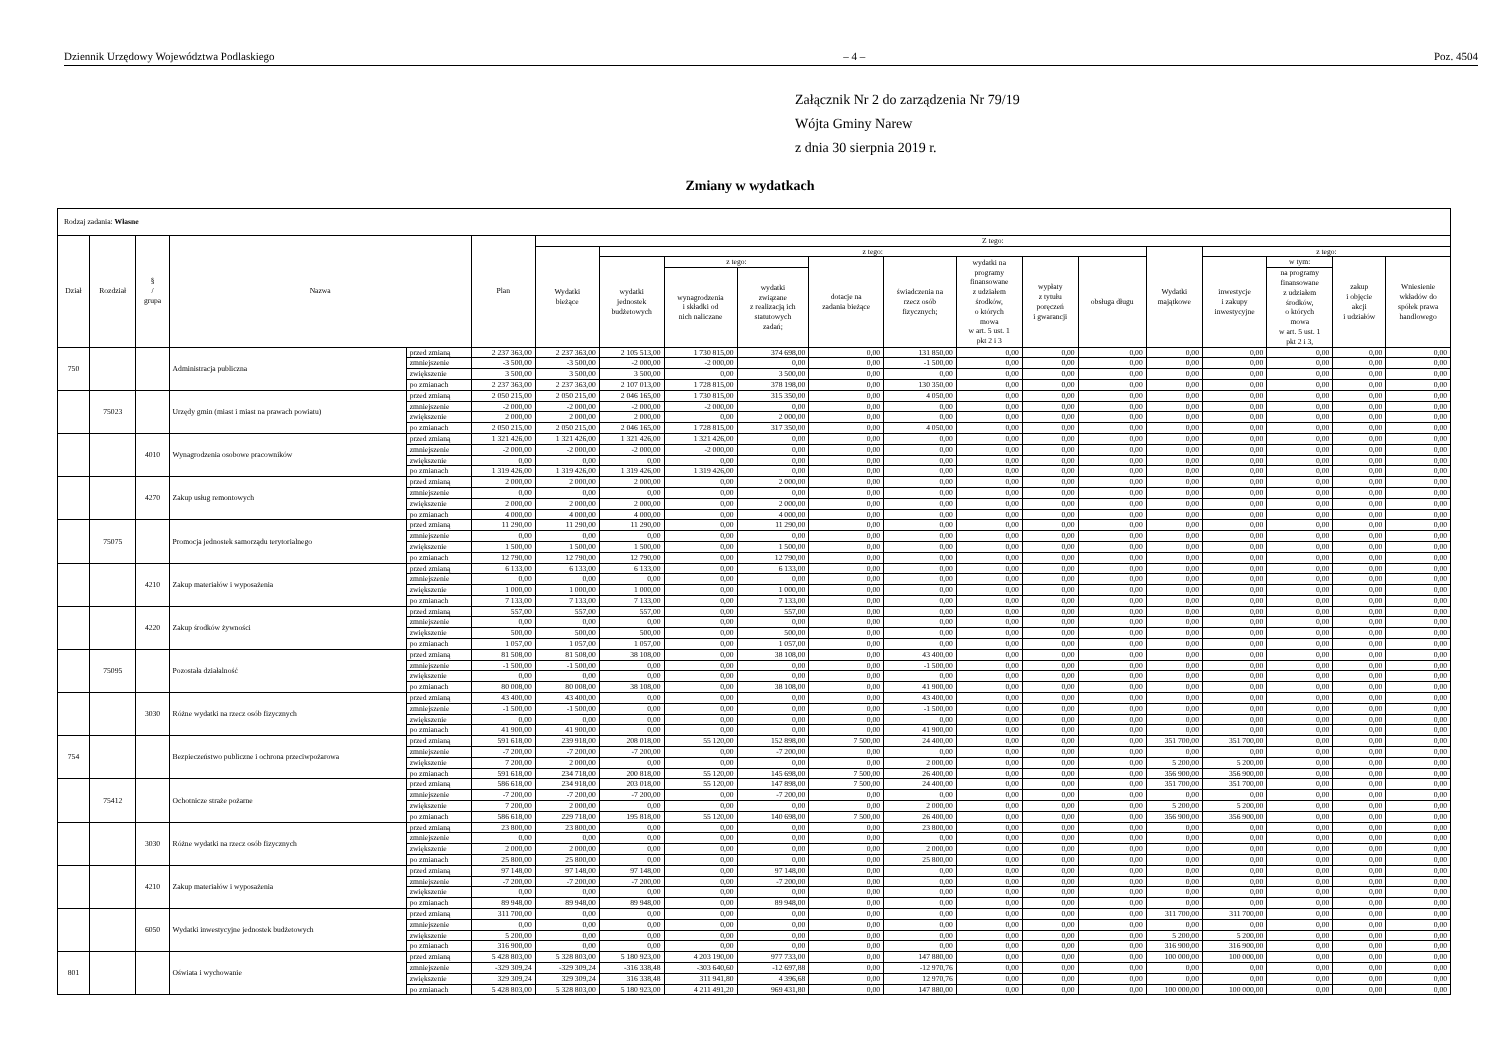Dziennik Urzędowy Województwa Podlaskiego – 4 – Poz. 4504
Załącznik Nr 2 do zarządzenia Nr 79/19
Wójta Gminy Narew
z dnia 30 sierpnia 2019 r.
Zmiany w wydatkach
| Rodzaj zadania: Własne | | | | | | | | | | | | | | | | | | | |
| Dział | Rozdział | § / grupa | Nazwa | | Plan | Z tego: | | | | | | | | | | | | | |
| | | | | | | Wydatki bieżące | z tego: | | | | | | | | Wydatki majątkowe | z tego: | | | |
| | | | | | | | wydatki jednostek budżetowych | z tego: | | dotacje na zadania bieżące | świadczenia na rzecz osób fizycznych; | wydatki na programy finansowane z udziałem środków, o których mowa w art. 5 ust. 1 pkt 2 i 3 | wypłaty z tytułu poręczeń i gwarancji | obsługa długu | | inwestycje i zakupy inwestycyjne | w tym: | zakup i objęcie akcji i udziałów | Wniesienie wkładów do spółek prawa handlowego |
| | | | | | | | | wynagrodzenia i składki od nich naliczane | wydatki związane z realizacją ich statutowych zadań; | | | | | | | | na programy finansowane z udziałem środków, o których mowa w art. 5 ust. 1 pkt 2 i 3, | | |
| 750 | | | Administracja publiczna | przed zmianą | 2 237 363,00 | 2 237 363,00 | 2 105 513,00 | 1 730 815,00 | 374 698,00 | 0,00 | 131 850,00 | 0,00 | 0,00 | 0,00 | 0,00 | 0,00 | 0,00 | 0,00 | 0,00 |
| | | | | zmniejszenie | -3 500,00 | -3 500,00 | -2 000,00 | -2 000,00 | 0,00 | 0,00 | -1 500,00 | 0,00 | 0,00 | 0,00 | 0,00 | 0,00 | 0,00 | 0,00 | 0,00 |
| | | | | zwiększenie | 3 500,00 | 3 500,00 | 3 500,00 | 0,00 | 3 500,00 | 0,00 | 0,00 | 0,00 | 0,00 | 0,00 | 0,00 | 0,00 | 0,00 | 0,00 | 0,00 |
| | | | | po zmianach | 2 237 363,00 | 2 237 363,00 | 2 107 013,00 | 1 728 815,00 | 378 198,00 | 0,00 | 130 350,00 | 0,00 | 0,00 | 0,00 | 0,00 | 0,00 | 0,00 | 0,00 | 0,00 |
| | 75023 | | Urzędy gmin (miast i miast na prawach powiatu) | przed zmianą | 2 050 215,00 | 2 050 215,00 | 2 046 165,00 | 1 730 815,00 | 315 350,00 | 0,00 | 4 050,00 | 0,00 | 0,00 | 0,00 | 0,00 | 0,00 | 0,00 | 0,00 | 0,00 |
| | | | | zmniejszenie | -2 000,00 | -2 000,00 | -2 000,00 | -2 000,00 | 0,00 | 0,00 | 0,00 | 0,00 | 0,00 | 0,00 | 0,00 | 0,00 | 0,00 | 0,00 | 0,00 |
| | | | | zwiększenie | 2 000,00 | 2 000,00 | 2 000,00 | 0,00 | 2 000,00 | 0,00 | 0,00 | 0,00 | 0,00 | 0,00 | 0,00 | 0,00 | 0,00 | 0,00 | 0,00 |
| | | | | po zmianach | 2 050 215,00 | 2 050 215,00 | 2 046 165,00 | 1 728 815,00 | 317 350,00 | 0,00 | 4 050,00 | 0,00 | 0,00 | 0,00 | 0,00 | 0,00 | 0,00 | 0,00 | 0,00 |
| | | 4010 | Wynagrodzenia osobowe pracowników | przed zmianą | 1 321 426,00 | 1 321 426,00 | 1 321 426,00 | 1 321 426,00 | 0,00 | 0,00 | 0,00 | 0,00 | 0,00 | 0,00 | 0,00 | 0,00 | 0,00 | 0,00 | 0,00 |
| | | | | zmniejszenie | -2 000,00 | -2 000,00 | -2 000,00 | -2 000,00 | 0,00 | 0,00 | 0,00 | 0,00 | 0,00 | 0,00 | 0,00 | 0,00 | 0,00 | 0,00 | 0,00 |
| | | | | zwiększenie | 0,00 | 0,00 | 0,00 | 0,00 | 0,00 | 0,00 | 0,00 | 0,00 | 0,00 | 0,00 | 0,00 | 0,00 | 0,00 | 0,00 | 0,00 |
| | | | | po zmianach | 1 319 426,00 | 1 319 426,00 | 1 319 426,00 | 1 319 426,00 | 0,00 | 0,00 | 0,00 | 0,00 | 0,00 | 0,00 | 0,00 | 0,00 | 0,00 | 0,00 | 0,00 |
| | | 4270 | Zakup usług remontowych | przed zmianą | 2 000,00 | 2 000,00 | 2 000,00 | 0,00 | 2 000,00 | 0,00 | 0,00 | 0,00 | 0,00 | 0,00 | 0,00 | 0,00 | 0,00 | 0,00 | 0,00 |
| | | | | zmniejszenie | 0,00 | 0,00 | 0,00 | 0,00 | 0,00 | 0,00 | 0,00 | 0,00 | 0,00 | 0,00 | 0,00 | 0,00 | 0,00 | 0,00 | 0,00 |
| | | | | zwiększenie | 2 000,00 | 2 000,00 | 2 000,00 | 0,00 | 2 000,00 | 0,00 | 0,00 | 0,00 | 0,00 | 0,00 | 0,00 | 0,00 | 0,00 | 0,00 | 0,00 |
| | | | | po zmianach | 4 000,00 | 4 000,00 | 4 000,00 | 0,00 | 4 000,00 | 0,00 | 0,00 | 0,00 | 0,00 | 0,00 | 0,00 | 0,00 | 0,00 | 0,00 | 0,00 |
| | 75075 | | Promocja jednostek samorządu terytorialnego | przed zmianą | 11 290,00 | 11 290,00 | 11 290,00 | 0,00 | 11 290,00 | 0,00 | 0,00 | 0,00 | 0,00 | 0,00 | 0,00 | 0,00 | 0,00 | 0,00 | 0,00 |
| | | | | zmniejszenie | 0,00 | 0,00 | 0,00 | 0,00 | 0,00 | 0,00 | 0,00 | 0,00 | 0,00 | 0,00 | 0,00 | 0,00 | 0,00 | 0,00 | 0,00 |
| | | | | zwiększenie | 1 500,00 | 1 500,00 | 1 500,00 | 0,00 | 1 500,00 | 0,00 | 0,00 | 0,00 | 0,00 | 0,00 | 0,00 | 0,00 | 0,00 | 0,00 | 0,00 |
| | | | | po zmianach | 12 790,00 | 12 790,00 | 12 790,00 | 0,00 | 12 790,00 | 0,00 | 0,00 | 0,00 | 0,00 | 0,00 | 0,00 | 0,00 | 0,00 | 0,00 | 0,00 |
| | | 4210 | Zakup materiałów i wyposażenia | przed zmianą | 6 133,00 | 6 133,00 | 6 133,00 | 0,00 | 6 133,00 | 0,00 | 0,00 | 0,00 | 0,00 | 0,00 | 0,00 | 0,00 | 0,00 | 0,00 | 0,00 |
| | | | | zmniejszenie | 0,00 | 0,00 | 0,00 | 0,00 | 0,00 | 0,00 | 0,00 | 0,00 | 0,00 | 0,00 | 0,00 | 0,00 | 0,00 | 0,00 | 0,00 |
| | | | | zwiększenie | 1 000,00 | 1 000,00 | 1 000,00 | 0,00 | 1 000,00 | 0,00 | 0,00 | 0,00 | 0,00 | 0,00 | 0,00 | 0,00 | 0,00 | 0,00 | 0,00 |
| | | | | po zmianach | 7 133,00 | 7 133,00 | 7 133,00 | 0,00 | 7 133,00 | 0,00 | 0,00 | 0,00 | 0,00 | 0,00 | 0,00 | 0,00 | 0,00 | 0,00 | 0,00 |
| | | 4220 | Zakup środków żywności | przed zmianą | 557,00 | 557,00 | 557,00 | 0,00 | 557,00 | 0,00 | 0,00 | 0,00 | 0,00 | 0,00 | 0,00 | 0,00 | 0,00 | 0,00 | 0,00 |
| | | | | zmniejszenie | 0,00 | 0,00 | 0,00 | 0,00 | 0,00 | 0,00 | 0,00 | 0,00 | 0,00 | 0,00 | 0,00 | 0,00 | 0,00 | 0,00 | 0,00 |
| | | | | zwiększenie | 500,00 | 500,00 | 500,00 | 0,00 | 500,00 | 0,00 | 0,00 | 0,00 | 0,00 | 0,00 | 0,00 | 0,00 | 0,00 | 0,00 | 0,00 |
| | | | | po zmianach | 1 057,00 | 1 057,00 | 1 057,00 | 0,00 | 1 057,00 | 0,00 | 0,00 | 0,00 | 0,00 | 0,00 | 0,00 | 0,00 | 0,00 | 0,00 | 0,00 |
| | 75095 | | Pozostała działalność | przed zmianą | 81 508,00 | 81 508,00 | 38 108,00 | 0,00 | 38 108,00 | 0,00 | 43 400,00 | 0,00 | 0,00 | 0,00 | 0,00 | 0,00 | 0,00 | 0,00 | 0,00 |
| | | | | zmniejszenie | -1 500,00 | -1 500,00 | 0,00 | 0,00 | 0,00 | 0,00 | -1 500,00 | 0,00 | 0,00 | 0,00 | 0,00 | 0,00 | 0,00 | 0,00 | 0,00 |
| | | | | zwiększenie | 0,00 | 0,00 | 0,00 | 0,00 | 0,00 | 0,00 | 0,00 | 0,00 | 0,00 | 0,00 | 0,00 | 0,00 | 0,00 | 0,00 | 0,00 |
| | | | | po zmianach | 80 008,00 | 80 008,00 | 38 108,00 | 0,00 | 38 108,00 | 0,00 | 41 900,00 | 0,00 | 0,00 | 0,00 | 0,00 | 0,00 | 0,00 | 0,00 | 0,00 |
| | | 3030 | Różne wydatki na rzecz osób fizycznych | przed zmianą | 43 400,00 | 43 400,00 | 0,00 | 0,00 | 0,00 | 0,00 | 43 400,00 | 0,00 | 0,00 | 0,00 | 0,00 | 0,00 | 0,00 | 0,00 | 0,00 |
| | | | | zmniejszenie | -1 500,00 | -1 500,00 | 0,00 | 0,00 | 0,00 | 0,00 | -1 500,00 | 0,00 | 0,00 | 0,00 | 0,00 | 0,00 | 0,00 | 0,00 | 0,00 |
| | | | | zwiększenie | 0,00 | 0,00 | 0,00 | 0,00 | 0,00 | 0,00 | 0,00 | 0,00 | 0,00 | 0,00 | 0,00 | 0,00 | 0,00 | 0,00 | 0,00 |
| | | | | po zmianach | 41 900,00 | 41 900,00 | 0,00 | 0,00 | 0,00 | 0,00 | 41 900,00 | 0,00 | 0,00 | 0,00 | 0,00 | 0,00 | 0,00 | 0,00 | 0,00 |
| 754 | | | Bezpieczeństwo publiczne i ochrona przeciwpożarowa | przed zmianą | 591 618,00 | 239 918,00 | 208 018,00 | 55 120,00 | 152 898,00 | 7 500,00 | 24 400,00 | 0,00 | 0,00 | 0,00 | 351 700,00 | 351 700,00 | 0,00 | 0,00 | 0,00 |
| | | | | zmniejszenie | -7 200,00 | -7 200,00 | -7 200,00 | 0,00 | -7 200,00 | 0,00 | 0,00 | 0,00 | 0,00 | 0,00 | 0,00 | 0,00 | 0,00 | 0,00 | 0,00 |
| | | | | zwiększenie | 7 200,00 | 2 000,00 | 0,00 | 0,00 | 0,00 | 0,00 | 2 000,00 | 0,00 | 0,00 | 0,00 | 5 200,00 | 5 200,00 | 0,00 | 0,00 | 0,00 |
| | | | | po zmianach | 591 618,00 | 234 718,00 | 200 818,00 | 55 120,00 | 145 698,00 | 7 500,00 | 26 400,00 | 0,00 | 0,00 | 0,00 | 356 900,00 | 356 900,00 | 0,00 | 0,00 | 0,00 |
| | 75412 | | Ochotnicze straże pożarne | przed zmianą | 586 618,00 | 234 918,00 | 203 018,00 | 55 120,00 | 147 898,00 | 7 500,00 | 24 400,00 | 0,00 | 0,00 | 0,00 | 351 700,00 | 351 700,00 | 0,00 | 0,00 | 0,00 |
| | | | | zmniejszenie | -7 200,00 | -7 200,00 | -7 200,00 | 0,00 | -7 200,00 | 0,00 | 0,00 | 0,00 | 0,00 | 0,00 | 0,00 | 0,00 | 0,00 | 0,00 | 0,00 |
| | | | | zwiększenie | 7 200,00 | 2 000,00 | 0,00 | 0,00 | 0,00 | 0,00 | 2 000,00 | 0,00 | 0,00 | 0,00 | 5 200,00 | 5 200,00 | 0,00 | 0,00 | 0,00 |
| | | | | po zmianach | 586 618,00 | 229 718,00 | 195 818,00 | 55 120,00 | 140 698,00 | 7 500,00 | 26 400,00 | 0,00 | 0,00 | 0,00 | 356 900,00 | 356 900,00 | 0,00 | 0,00 | 0,00 |
| | | 3030 | Różne wydatki na rzecz osób fizycznych | przed zmianą | 23 800,00 | 23 800,00 | 0,00 | 0,00 | 0,00 | 0,00 | 23 800,00 | 0,00 | 0,00 | 0,00 | 0,00 | 0,00 | 0,00 | 0,00 | 0,00 |
| | | | | zmniejszenie | 0,00 | 0,00 | 0,00 | 0,00 | 0,00 | 0,00 | 0,00 | 0,00 | 0,00 | 0,00 | 0,00 | 0,00 | 0,00 | 0,00 | 0,00 |
| | | | | zwiększenie | 2 000,00 | 2 000,00 | 0,00 | 0,00 | 0,00 | 0,00 | 2 000,00 | 0,00 | 0,00 | 0,00 | 0,00 | 0,00 | 0,00 | 0,00 | 0,00 |
| | | | | po zmianach | 25 800,00 | 25 800,00 | 0,00 | 0,00 | 0,00 | 0,00 | 25 800,00 | 0,00 | 0,00 | 0,00 | 0,00 | 0,00 | 0,00 | 0,00 | 0,00 |
| | | 4210 | Zakup materiałów i wyposażenia | przed zmianą | 97 148,00 | 97 148,00 | 97 148,00 | 0,00 | 97 148,00 | 0,00 | 0,00 | 0,00 | 0,00 | 0,00 | 0,00 | 0,00 | 0,00 | 0,00 | 0,00 |
| | | | | zmniejszenie | -7 200,00 | -7 200,00 | -7 200,00 | 0,00 | -7 200,00 | 0,00 | 0,00 | 0,00 | 0,00 | 0,00 | 0,00 | 0,00 | 0,00 | 0,00 | 0,00 |
| | | | | zwiększenie | 0,00 | 0,00 | 0,00 | 0,00 | 0,00 | 0,00 | 0,00 | 0,00 | 0,00 | 0,00 | 0,00 | 0,00 | 0,00 | 0,00 | 0,00 |
| | | | | po zmianach | 89 948,00 | 89 948,00 | 89 948,00 | 0,00 | 89 948,00 | 0,00 | 0,00 | 0,00 | 0,00 | 0,00 | 0,00 | 0,00 | 0,00 | 0,00 | 0,00 |
| | | 6050 | Wydatki inwestycyjne jednostek budżetowych | przed zmianą | 311 700,00 | 0,00 | 0,00 | 0,00 | 0,00 | 0,00 | 0,00 | 0,00 | 0,00 | 0,00 | 311 700,00 | 311 700,00 | 0,00 | 0,00 | 0,00 |
| | | | | zmniejszenie | 0,00 | 0,00 | 0,00 | 0,00 | 0,00 | 0,00 | 0,00 | 0,00 | 0,00 | 0,00 | 0,00 | 0,00 | 0,00 | 0,00 | 0,00 |
| | | | | zwiększenie | 5 200,00 | 0,00 | 0,00 | 0,00 | 0,00 | 0,00 | 0,00 | 0,00 | 0,00 | 0,00 | 5 200,00 | 5 200,00 | 0,00 | 0,00 | 0,00 |
| | | | | po zmianach | 316 900,00 | 0,00 | 0,00 | 0,00 | 0,00 | 0,00 | 0,00 | 0,00 | 0,00 | 0,00 | 316 900,00 | 316 900,00 | 0,00 | 0,00 | 0,00 |
| 801 | | | Oświata i wychowanie | przed zmianą | 5 428 803,00 | 5 328 803,00 | 5 180 923,00 | 4 203 190,00 | 977 733,00 | 0,00 | 147 880,00 | 0,00 | 0,00 | 0,00 | 100 000,00 | 100 000,00 | 0,00 | 0,00 | 0,00 |
| | | | | zmniejszenie | -329 309,24 | -329 309,24 | -316 338,48 | -303 640,60 | -12 697,88 | 0,00 | -12 970,76 | 0,00 | 0,00 | 0,00 | 0,00 | 0,00 | 0,00 | 0,00 | 0,00 |
| | | | | zwiększenie | 329 309,24 | 329 309,24 | 316 338,48 | 311 941,80 | 4 396,68 | 0,00 | 12 970,76 | 0,00 | 0,00 | 0,00 | 0,00 | 0,00 | 0,00 | 0,00 | 0,00 |
| | | | | po zmianach | 5 428 803,00 | 5 328 803,00 | 5 180 923,00 | 4 211 491,20 | 969 431,80 | 0,00 | 147 880,00 | 0,00 | 0,00 | 0,00 | 100 000,00 | 100 000,00 | 0,00 | 0,00 | 0,00 |